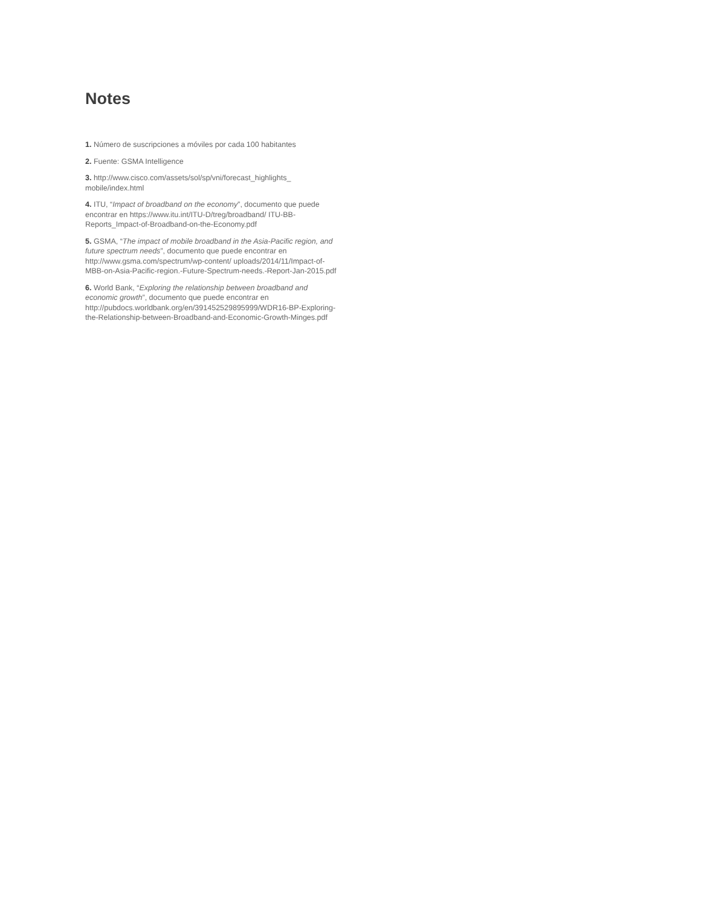Notes
1. Número de suscripciones a móviles por cada 100 habitantes
2. Fuente: GSMA Intelligence
3. http://www.cisco.com/assets/sol/sp/vni/forecast_highlights_ mobile/index.html
4. ITU, “Impact of broadband on the economy”, documento que puede encontrar en https://www.itu.int/ITU-D/treg/broadband/ ITU-BB-Reports_Impact-of-Broadband-on-the-Economy.pdf
5. GSMA, “The impact of mobile broadband in the Asia-Pacific region, and future spectrum needs”, documento que puede encontrar en http://www.gsma.com/spectrum/wp-content/ uploads/2014/11/Impact-of-MBB-on-Asia-Pacific-region.-Future-Spectrum-needs.-Report-Jan-2015.pdf
6. World Bank, “Exploring the relationship between broadband and economic growth”, documento que puede encontrar en http://pubdocs.worldbank.org/en/391452529895999/WDR16-BP-Exploring-the-Relationship-between-Broadband-and-Economic-Growth-Minges.pdf